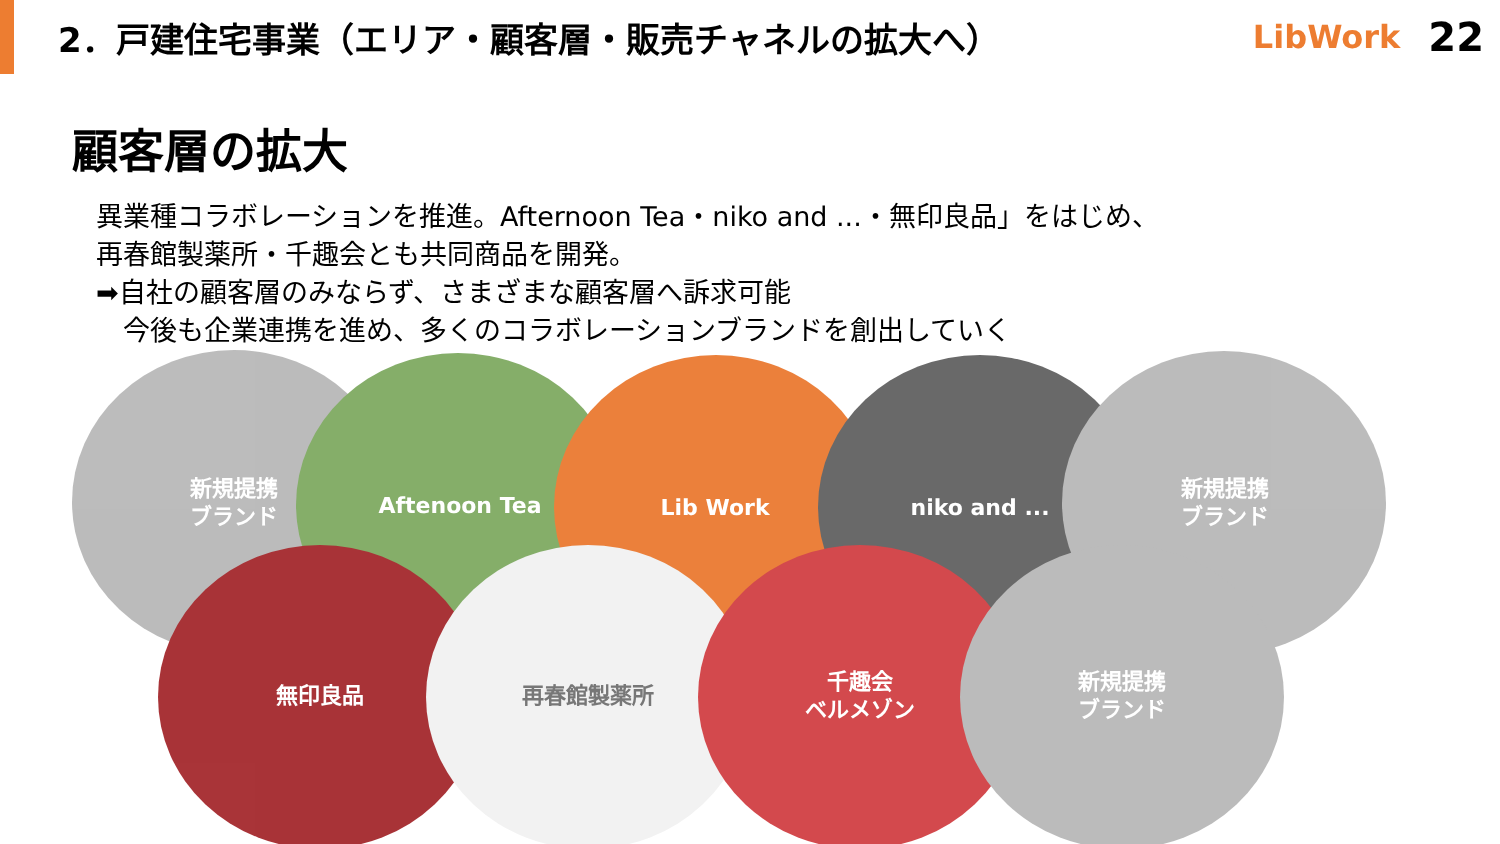2．戸建住宅事業（エリア・顧客層・販売チャネルの拡大へ）
LibWork 22
顧客層の拡大
異業種コラボレーションを推進。Afternoon Tea・niko and ...・無印良品」をはじめ、
再春館製薬所・千趣会とも共同商品を開発。
➡自社の顧客層のみならず、さまざまな顧客層へ訴求可能
　今後も企業連携を進め、多くのコラボレーションブランドを創出していく
新規提携
ブランド
Aftenoon Tea Lib Work niko and ...
新規提携
ブランド
無印良品 再春館製薬所
千趣会
ベルメゾン
新規提携
ブランド